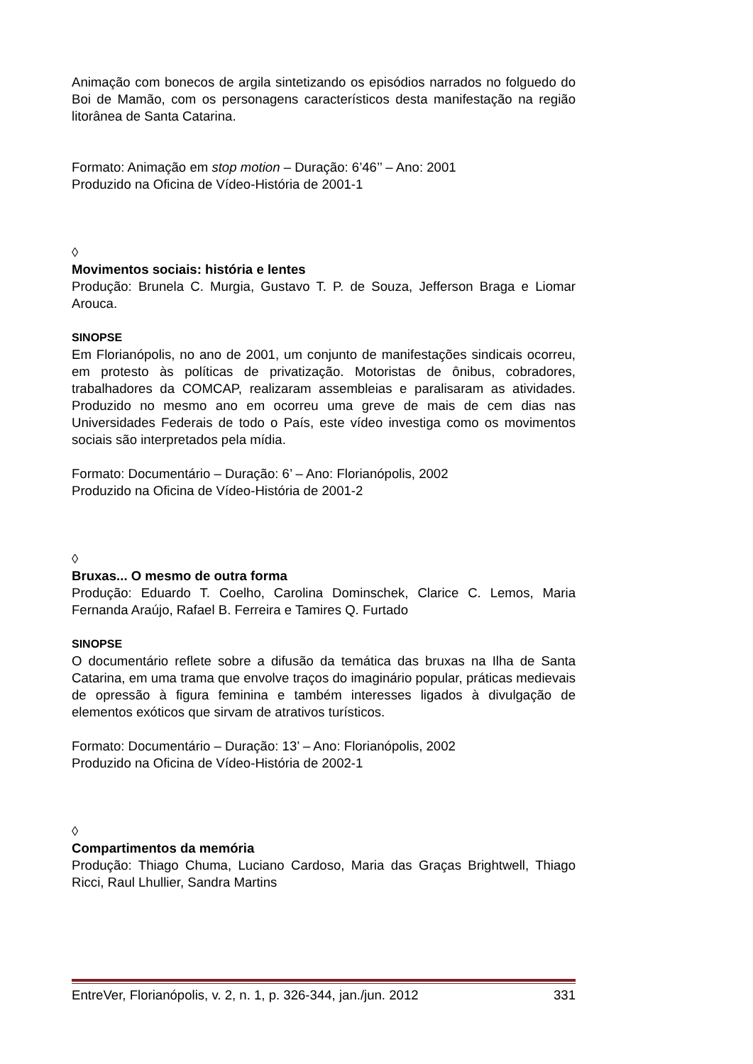Animação com bonecos de argila sintetizando os episódios narrados no folguedo do Boi de Mamão, com os personagens característicos desta manifestação na região litorânea de Santa Catarina.
Formato: Animação em stop motion – Duração: 6’46’’ – Ano: 2001
Produzido na Oficina de Vídeo-História de 2001-1
◊
Movimentos sociais: história e lentes
Produção: Brunela C. Murgia, Gustavo T. P. de Souza, Jefferson Braga e Liomar Arouca.
SINOPSE
Em Florianópolis, no ano de 2001, um conjunto de manifestações sindicais ocorreu, em protesto às políticas de privatização. Motoristas de ônibus, cobradores, trabalhadores da COMCAP, realizaram assembleias e paralisaram as atividades. Produzido no mesmo ano em ocorreu uma greve de mais de cem dias nas Universidades Federais de todo o País, este vídeo investiga como os movimentos sociais são interpretados pela mídia.
Formato: Documentário – Duração: 6’ – Ano: Florianópolis, 2002
Produzido na Oficina de Vídeo-História de 2001-2
◊
Bruxas... O mesmo de outra forma
Produção: Eduardo T. Coelho, Carolina Dominschek, Clarice C. Lemos, Maria Fernanda Araújo, Rafael B. Ferreira e Tamires Q. Furtado
SINOPSE
O documentário reflete sobre a difusão da temática das bruxas na Ilha de Santa Catarina, em uma trama que envolve traços do imaginário popular, práticas medievais de opressão à figura feminina e também interesses ligados à divulgação de elementos exóticos que sirvam de atrativos turísticos.
Formato: Documentário – Duração: 13’ – Ano: Florianópolis, 2002
Produzido na Oficina de Vídeo-História de 2002-1
◊
Compartimentos da memória
Produção: Thiago Chuma, Luciano Cardoso, Maria das Graças Brightwell, Thiago Ricci, Raul Lhullier, Sandra Martins
EntreVer, Florianópolis, v. 2, n. 1, p. 326-344, jan./jun. 2012 331